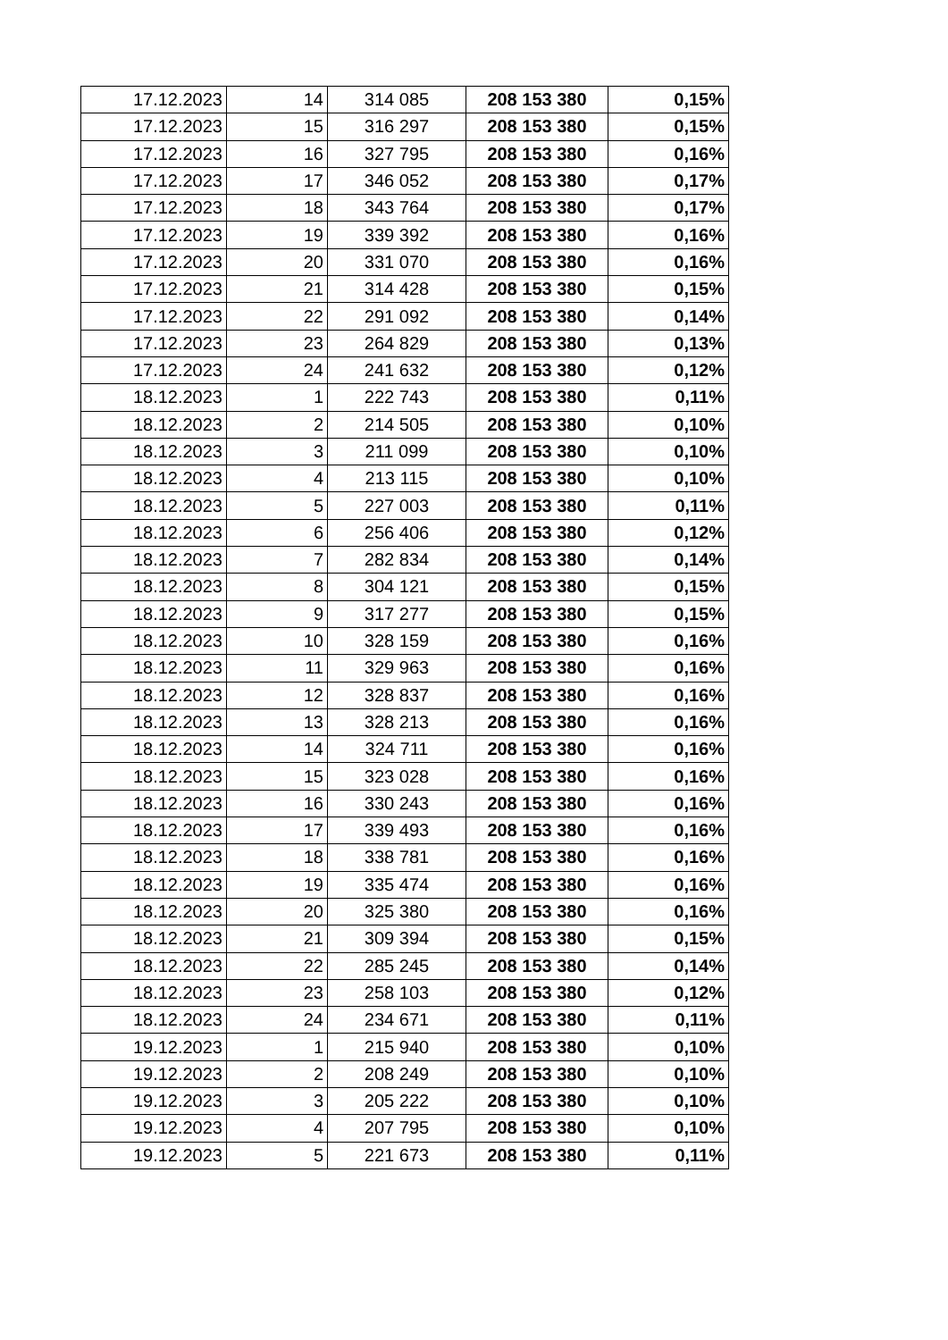| 17.12.2023 | 14 | 314 085 | 208 153 380 | 0,15% |
| 17.12.2023 | 15 | 316 297 | 208 153 380 | 0,15% |
| 17.12.2023 | 16 | 327 795 | 208 153 380 | 0,16% |
| 17.12.2023 | 17 | 346 052 | 208 153 380 | 0,17% |
| 17.12.2023 | 18 | 343 764 | 208 153 380 | 0,17% |
| 17.12.2023 | 19 | 339 392 | 208 153 380 | 0,16% |
| 17.12.2023 | 20 | 331 070 | 208 153 380 | 0,16% |
| 17.12.2023 | 21 | 314 428 | 208 153 380 | 0,15% |
| 17.12.2023 | 22 | 291 092 | 208 153 380 | 0,14% |
| 17.12.2023 | 23 | 264 829 | 208 153 380 | 0,13% |
| 17.12.2023 | 24 | 241 632 | 208 153 380 | 0,12% |
| 18.12.2023 | 1 | 222 743 | 208 153 380 | 0,11% |
| 18.12.2023 | 2 | 214 505 | 208 153 380 | 0,10% |
| 18.12.2023 | 3 | 211 099 | 208 153 380 | 0,10% |
| 18.12.2023 | 4 | 213 115 | 208 153 380 | 0,10% |
| 18.12.2023 | 5 | 227 003 | 208 153 380 | 0,11% |
| 18.12.2023 | 6 | 256 406 | 208 153 380 | 0,12% |
| 18.12.2023 | 7 | 282 834 | 208 153 380 | 0,14% |
| 18.12.2023 | 8 | 304 121 | 208 153 380 | 0,15% |
| 18.12.2023 | 9 | 317 277 | 208 153 380 | 0,15% |
| 18.12.2023 | 10 | 328 159 | 208 153 380 | 0,16% |
| 18.12.2023 | 11 | 329 963 | 208 153 380 | 0,16% |
| 18.12.2023 | 12 | 328 837 | 208 153 380 | 0,16% |
| 18.12.2023 | 13 | 328 213 | 208 153 380 | 0,16% |
| 18.12.2023 | 14 | 324 711 | 208 153 380 | 0,16% |
| 18.12.2023 | 15 | 323 028 | 208 153 380 | 0,16% |
| 18.12.2023 | 16 | 330 243 | 208 153 380 | 0,16% |
| 18.12.2023 | 17 | 339 493 | 208 153 380 | 0,16% |
| 18.12.2023 | 18 | 338 781 | 208 153 380 | 0,16% |
| 18.12.2023 | 19 | 335 474 | 208 153 380 | 0,16% |
| 18.12.2023 | 20 | 325 380 | 208 153 380 | 0,16% |
| 18.12.2023 | 21 | 309 394 | 208 153 380 | 0,15% |
| 18.12.2023 | 22 | 285 245 | 208 153 380 | 0,14% |
| 18.12.2023 | 23 | 258 103 | 208 153 380 | 0,12% |
| 18.12.2023 | 24 | 234 671 | 208 153 380 | 0,11% |
| 19.12.2023 | 1 | 215 940 | 208 153 380 | 0,10% |
| 19.12.2023 | 2 | 208 249 | 208 153 380 | 0,10% |
| 19.12.2023 | 3 | 205 222 | 208 153 380 | 0,10% |
| 19.12.2023 | 4 | 207 795 | 208 153 380 | 0,10% |
| 19.12.2023 | 5 | 221 673 | 208 153 380 | 0,11% |